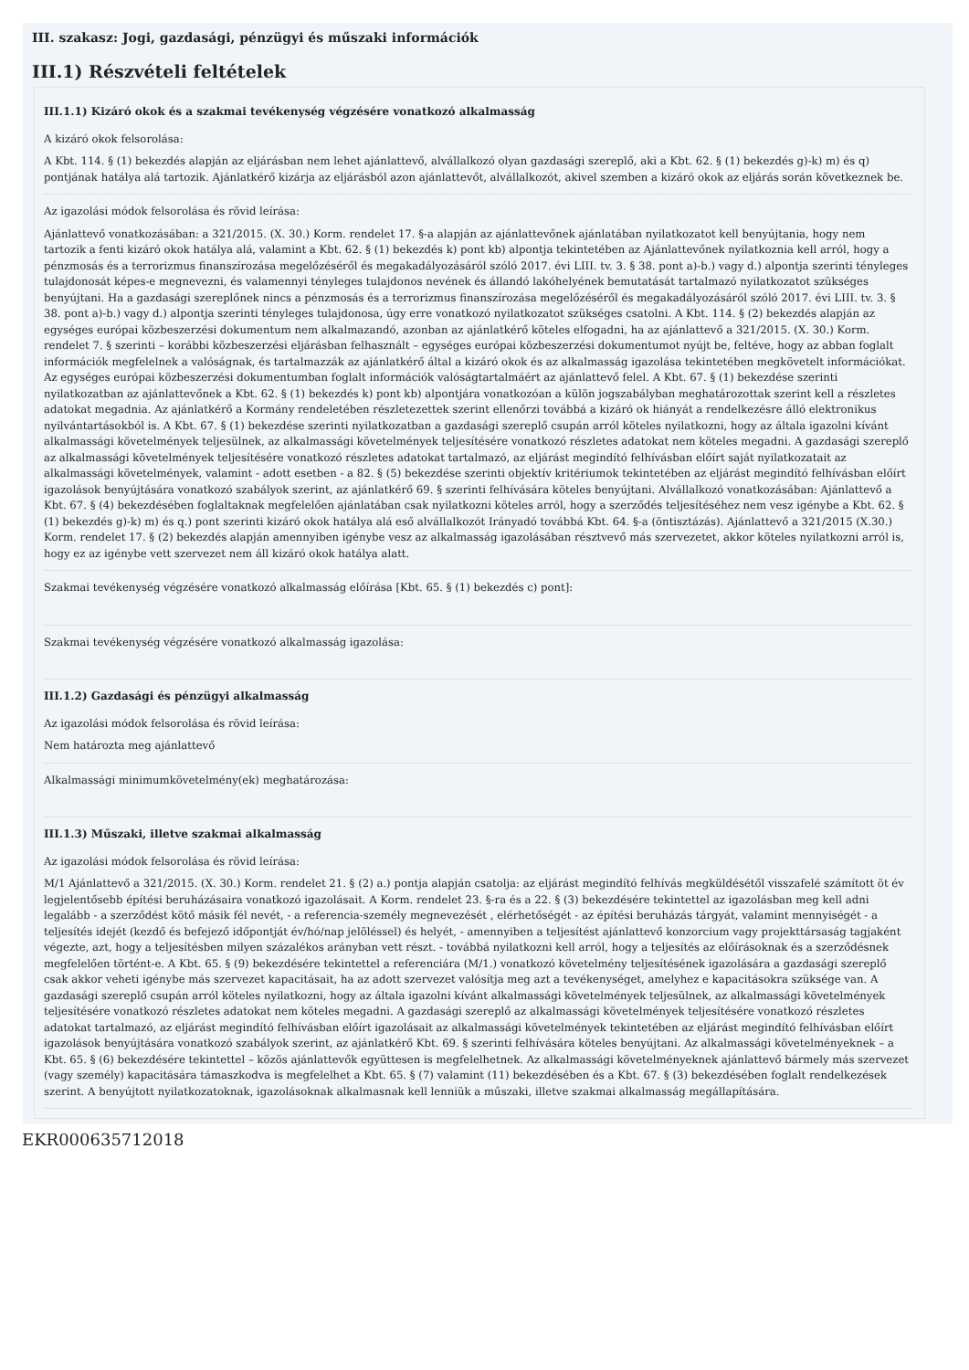III. szakasz: Jogi, gazdasági, pénzügyi és műszaki információk
III.1) Részvételi feltételek
III.1.1) Kizáró okok és a szakmai tevékenység végzésére vonatkozó alkalmasság
A kizáró okok felsorolása:
A Kbt. 114. § (1) bekezdés alapján az eljárásban nem lehet ajánlattevő, alvállalkozó olyan gazdasági szereplő, aki a Kbt. 62. § (1) bekezdés g)-k) m) és q) pontjának hatálya alá tartozik. Ajánlatkérő kizárja az eljárásból azon ajánlattevőt, alvállalkozót, akivel szemben a kizáró okok az eljárás során következnek be.
Az igazolási módok felsorolása és rövid leírása:
Ajánlattevő vonatkozásában: a 321/2015. (X. 30.) Korm. rendelet 17. §-a alapján az ajánlattevőnek ajánlatában nyilatkozatot kell benyújtania, hogy nem tartozik a fenti kizáró okok hatálya alá, valamint a Kbt. 62. § (1) bekezdés k) pont kb) alpontja tekintetében az Ajánlattevőnek nyilatkoznia kell arról, hogy a pénzmosás és a terrorizmus finanszírozása megelőzéséről és megakadályozásáról szóló 2017. évi LIII. tv. 3. § 38. pont a)-b.) vagy d.) alpontja szerinti tényleges tulajdonosát képes-e megnevezni, és valamennyi tényleges tulajdonos nevének és állandó lakóhelyének bemutatását tartalmazó nyilatkozatot szükséges benyújtani. Ha a gazdasági szereplőnek nincs a pénzmosás és a terrorizmus finanszírozása megelőzéséről és megakadályozásáról szóló 2017. évi LIII. tv. 3. § 38. pont a)-b.) vagy d.) alpontja szerinti tényleges tulajdonosa, úgy erre vonatkozó nyilatkozatot szükséges csatolni. A Kbt. 114. § (2) bekezdés alapján az egységes európai közbeszerzési dokumentum nem alkalmazandó, azonban az ajánlatkérő köteles elfogadni, ha az ajánlattevő a 321/2015. (X. 30.) Korm. rendelet 7. § szerinti – korábbi közbeszerzési eljárásban felhasznált – egységes európai közbeszerzési dokumentumot nyújt be, feltéve, hogy az abban foglalt információk megfelelnek a valóságnak, és tartalmazzák az ajánlatkérő által a kizáró okok és az alkalmasság igazolása tekintetében megkövetelt információkat. Az egységes európai közbeszerzési dokumentumban foglalt információk valóságtartalmáért az ajánlattevő felel. A Kbt. 67. § (1) bekezdése szerinti nyilatkozatban az ajánlattevőnek a Kbt. 62. § (1) bekezdés k) pont kb) alpontjára vonatkozóan a külön jogszabályban meghatározottak szerint kell a részletes adatokat megadnia. Az ajánlatkérő a Kormány rendeletében részletezettek szerint ellenőrzi továbbá a kizáró ok hiányát a rendelkezésre álló elektronikus nyilvántartásokból is. A Kbt. 67. § (1) bekezdése szerinti nyilatkozatban a gazdasági szereplő csupán arról köteles nyilatkozni, hogy az általa igazolni kívánt alkalmassági követelmények teljesülnek, az alkalmassági követelmények teljesítésére vonatkozó részletes adatokat nem köteles megadni. A gazdasági szereplő az alkalmassági követelmények teljesítésére vonatkozó részletes adatokat tartalmazó, az eljárást megindító felhívásban előírt saját nyilatkozatait az alkalmassági követelmények, valamint - adott esetben - a 82. § (5) bekezdése szerinti objektív kritériumok tekintetében az eljárást megindító felhívásban előírt igazolások benyújtására vonatkozó szabályok szerint, az ajánlatkérő 69. § szerinti felhívására köteles benyújtani. Alvállalkozó vonatkozásában: Ajánlattevő a Kbt. 67. § (4) bekezdésében foglaltaknak megfelelően ajánlatában csak nyilatkozni köteles arról, hogy a szerződés teljesítéséhez nem vesz igénybe a Kbt. 62. § (1) bekezdés g)-k) m) és q.) pont szerinti kizáró okok hatálya alá eső alvállalkozót Irányadó továbbá Kbt. 64. §-a (öntisztázás). Ajánlattevő a 321/2015 (X.30.) Korm. rendelet 17. § (2) bekezdés alapján amennyiben igénybe vesz az alkalmasság igazolásában résztvevő más szervezetet, akkor köteles nyilatkozni arról is, hogy ez az igénybe vett szervezet nem áll kizáró okok hatálya alatt.
Szakmai tevékenység végzésére vonatkozó alkalmasság előírása [Kbt. 65. § (1) bekezdés c) pont]:
Szakmai tevékenység végzésére vonatkozó alkalmasság igazolása:
III.1.2) Gazdasági és pénzügyi alkalmasság
Az igazolási módok felsorolása és rövid leírása:
Nem határozta meg ajánlattevő
Alkalmassági minimumkövetelmény(ek) meghatározása:
III.1.3) Műszaki, illetve szakmai alkalmasság
Az igazolási módok felsorolása és rövid leírása:
M/1 Ajánlattevő a 321/2015. (X. 30.) Korm. rendelet 21. § (2) a.) pontja alapján csatolja: az eljárást megindító felhívás megküldésétől visszafelé számított öt év legjelentősebb építési beruházásaira vonatkozó igazolásait. A Korm. rendelet 23. §-ra és a 22. § (3) bekezdésére tekintettel az igazolásban meg kell adni legalább - a szerződést kötő másik fél nevét, - a referencia-személy megnevezését , elérhetőségét - az építési beruházás tárgyát, valamint mennyiségét - a teljesítés idejét (kezdő és befejező időpontját év/hó/nap jelöléssel) és helyét, - amennyiben a teljesítést ajánlattevő konzorcium vagy projekttársaság tagjaként végezte, azt, hogy a teljesítésben milyen százalékos arányban vett részt. - továbbá nyilatkozni kell arról, hogy a teljesítés az előírásoknak és a szerződésnek megfelelően történt-e. A Kbt. 65. § (9) bekezdésére tekintettel a referenciára (M/1.) vonatkozó követelmény teljesítésének igazolására a gazdasági szereplő csak akkor veheti igénybe más szervezet kapacitásait, ha az adott szervezet valósítja meg azt a tevékenységet, amelyhez e kapacitásokra szüksége van. A gazdasági szereplő csupán arról köteles nyilatkozni, hogy az általa igazolni kívánt alkalmassági követelmények teljesülnek, az alkalmassági követelmények teljesítésére vonatkozó részletes adatokat nem köteles megadni. A gazdasági szereplő az alkalmassági követelmények teljesítésére vonatkozó részletes adatokat tartalmazó, az eljárást megindító felhívásban előírt igazolásait az alkalmassági követelmények tekintetében az eljárást megindító felhívásban előírt igazolások benyújtására vonatkozó szabályok szerint, az ajánlatkérő Kbt. 69. § szerinti felhívására köteles benyújtani. Az alkalmassági követelményeknek – a Kbt. 65. § (6) bekezdésére tekintettel – közös ajánlattevők együttesen is megfelelhetnek. Az alkalmassági követelményeknek ajánlattevő bármely más szervezet (vagy személy) kapacitására támaszkodva is megfelelhet a Kbt. 65. § (7) valamint (11) bekezdésében és a Kbt. 67. § (3) bekezdésében foglalt rendelkezések szerint. A benyújtott nyilatkozatoknak, igazolásoknak alkalmasnak kell lenniük a műszaki, illetve szakmai alkalmasság megállapítására.
EKR000635712018